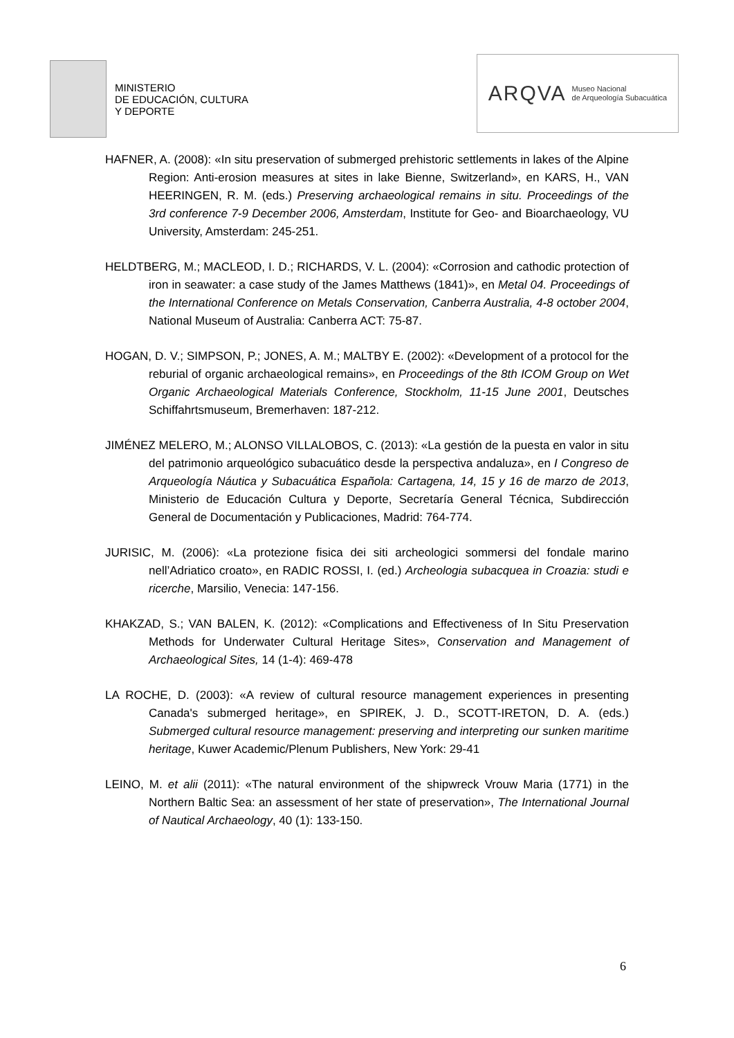MINISTERIO
DE EDUCACIÓN, CULTURA
Y DEPORTE
ARQVA Museo Nacional
de Arqueología Subacuática
HAFNER, A. (2008): «In situ preservation of submerged prehistoric settlements in lakes of the Alpine Region: Anti-erosion measures at sites in lake Bienne, Switzerland», en KARS, H., VAN HEERINGEN, R. M. (eds.) Preserving archaeological remains in situ. Proceedings of the 3rd conference 7-9 December 2006, Amsterdam, Institute for Geo- and Bioarchaeology, VU University, Amsterdam: 245-251.
HELDTBERG, M.; MACLEOD, I. D.; RICHARDS, V. L. (2004): «Corrosion and cathodic protection of iron in seawater: a case study of the James Matthews (1841)», en Metal 04. Proceedings of the International Conference on Metals Conservation, Canberra Australia, 4-8 october 2004, National Museum of Australia: Canberra ACT: 75-87.
HOGAN, D. V.; SIMPSON, P.; JONES, A. M.; MALTBY E. (2002): «Development of a protocol for the reburial of organic archaeological remains», en Proceedings of the 8th ICOM Group on Wet Organic Archaeological Materials Conference, Stockholm, 11-15 June 2001, Deutsches Schiffahrtsmuseum, Bremerhaven: 187-212.
JIMÉNEZ MELERO, M.; ALONSO VILLALOBOS, C. (2013): «La gestión de la puesta en valor in situ del patrimonio arqueológico subacuático desde la perspectiva andaluza», en I Congreso de Arqueología Náutica y Subacuática Española: Cartagena, 14, 15 y 16 de marzo de 2013, Ministerio de Educación Cultura y Deporte, Secretaría General Técnica, Subdirección General de Documentación y Publicaciones, Madrid: 764-774.
JURISIC, M. (2006): «La protezione fisica dei siti archeologici sommersi del fondale marino nell’Adriatico croato», en RADIC ROSSI, I. (ed.) Archeologia subacquea in Croazia: studi e ricerche, Marsilio, Venecia: 147-156.
KHAKZAD, S.; VAN BALEN, K. (2012): «Complications and Effectiveness of In Situ Preservation Methods for Underwater Cultural Heritage Sites», Conservation and Management of Archaeological Sites, 14 (1-4): 469-478
LA ROCHE, D. (2003): «A review of cultural resource management experiences in presenting Canada's submerged heritage», en SPIREK, J. D., SCOTT-IRETON, D. A. (eds.) Submerged cultural resource management: preserving and interpreting our sunken maritime heritage, Kuwer Academic/Plenum Publishers, New York: 29-41
LEINO, M. et alii (2011): «The natural environment of the shipwreck Vrouw Maria (1771) in the Northern Baltic Sea: an assessment of her state of preservation», The International Journal of Nautical Archaeology, 40 (1): 133-150.
6